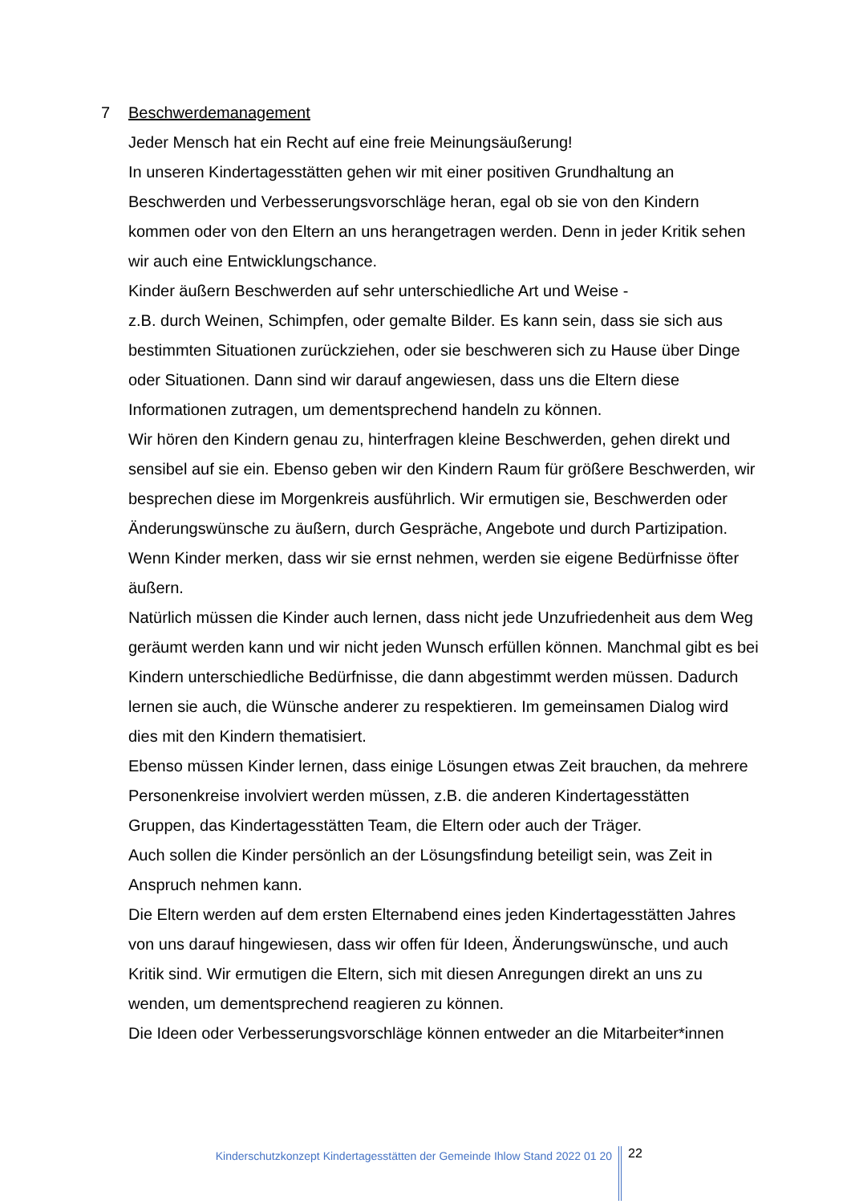7 Beschwerdemanagement
Jeder Mensch hat ein Recht auf eine freie Meinungsäußerung!
In unseren Kindertagesstätten gehen wir mit einer positiven Grundhaltung an Beschwerden und Verbesserungsvorschläge heran, egal ob sie von den Kindern kommen oder von den Eltern an uns herangetragen werden. Denn in jeder Kritik sehen wir auch eine Entwicklungschance.
Kinder äußern Beschwerden auf sehr unterschiedliche Art und Weise -
z.B. durch Weinen, Schimpfen, oder gemalte Bilder. Es kann sein, dass sie sich aus bestimmten Situationen zurückziehen, oder sie beschweren sich zu Hause über Dinge oder Situationen. Dann sind wir darauf angewiesen, dass uns die Eltern diese Informationen zutragen, um dementsprechend handeln zu können.
Wir hören den Kindern genau zu, hinterfragen kleine Beschwerden, gehen direkt und sensibel auf sie ein. Ebenso geben wir den Kindern Raum für größere Beschwerden, wir besprechen diese im Morgenkreis ausführlich. Wir ermutigen sie, Beschwerden oder Änderungswünsche zu äußern, durch Gespräche, Angebote und durch Partizipation.
Wenn Kinder merken, dass wir sie ernst nehmen, werden sie eigene Bedürfnisse öfter äußern.
Natürlich müssen die Kinder auch lernen, dass nicht jede Unzufriedenheit aus dem Weg geräumt werden kann und wir nicht jeden Wunsch erfüllen können. Manchmal gibt es bei Kindern unterschiedliche Bedürfnisse, die dann abgestimmt werden müssen. Dadurch lernen sie auch, die Wünsche anderer zu respektieren. Im gemeinsamen Dialog wird dies mit den Kindern thematisiert.
Ebenso müssen Kinder lernen, dass einige Lösungen etwas Zeit brauchen, da mehrere Personenkreise involviert werden müssen, z.B. die anderen Kindertagesstätten Gruppen, das Kindertagesstätten Team, die Eltern oder auch der Träger.
Auch sollen die Kinder persönlich an der Lösungsfindung beteiligt sein, was Zeit in Anspruch nehmen kann.
Die Eltern werden auf dem ersten Elternabend eines jeden Kindertagesstätten Jahres von uns darauf hingewiesen, dass wir offen für Ideen, Änderungswünsche, und auch Kritik sind. Wir ermutigen die Eltern, sich mit diesen Anregungen direkt an uns zu wenden, um dementsprechend reagieren zu können.
Die Ideen oder Verbesserungsvorschläge können entweder an die Mitarbeiter*innen
Kinderschutzkonzept Kindertagesstätten der Gemeinde Ihlow Stand 2022 01 20
22